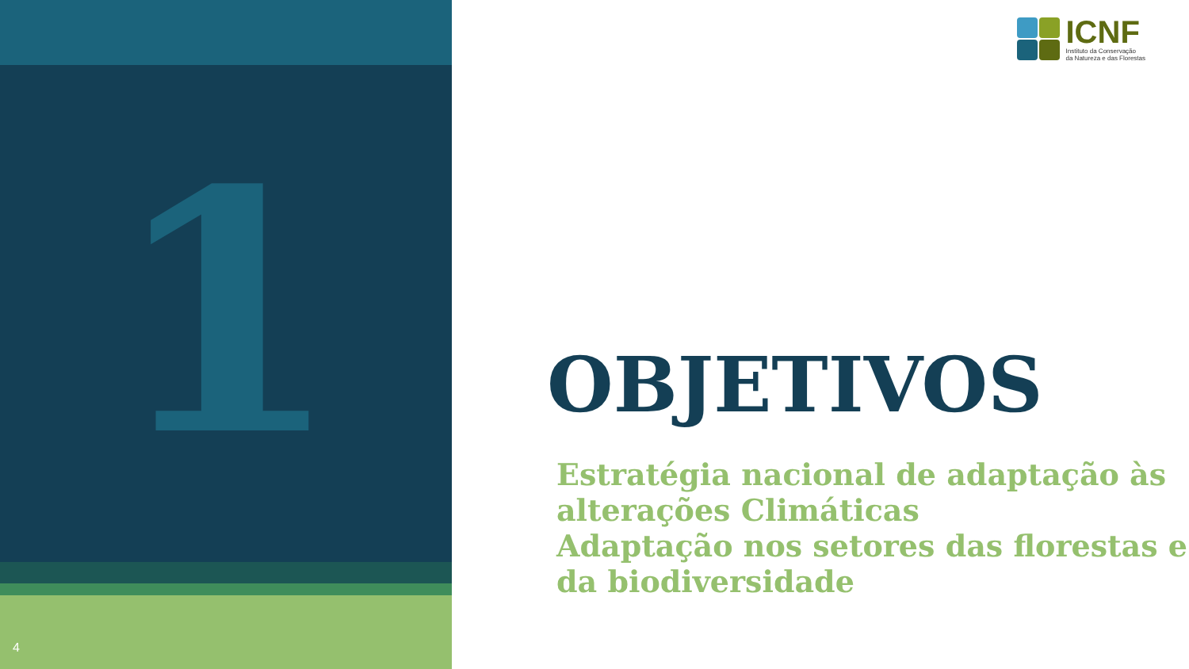1
4
ICNF
Instituto da Conservação
da Natureza e das Florestas
OBJETIVOS
Estratégia nacional de adaptação às alterações Climáticas
Adaptação nos setores das florestas e da biodiversidade